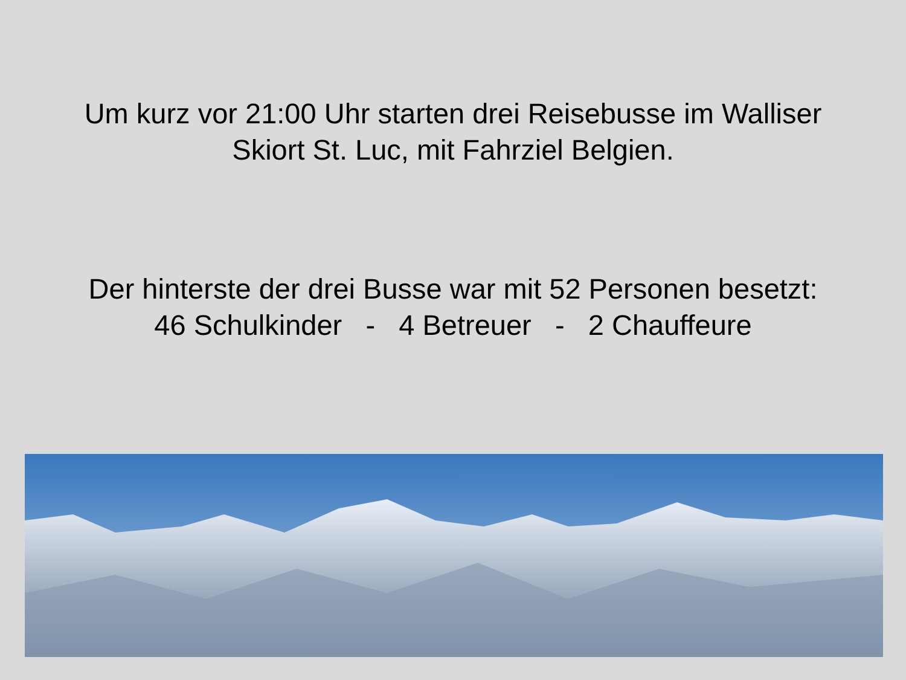Um kurz vor 21:00 Uhr starten drei Reisebusse im Walliser
Skiort St. Luc, mit Fahrziel Belgien.
Der hinterste der drei Busse war mit 52 Personen besetzt:
46 Schulkinder - 4 Betreuer - 2 Chauffeure